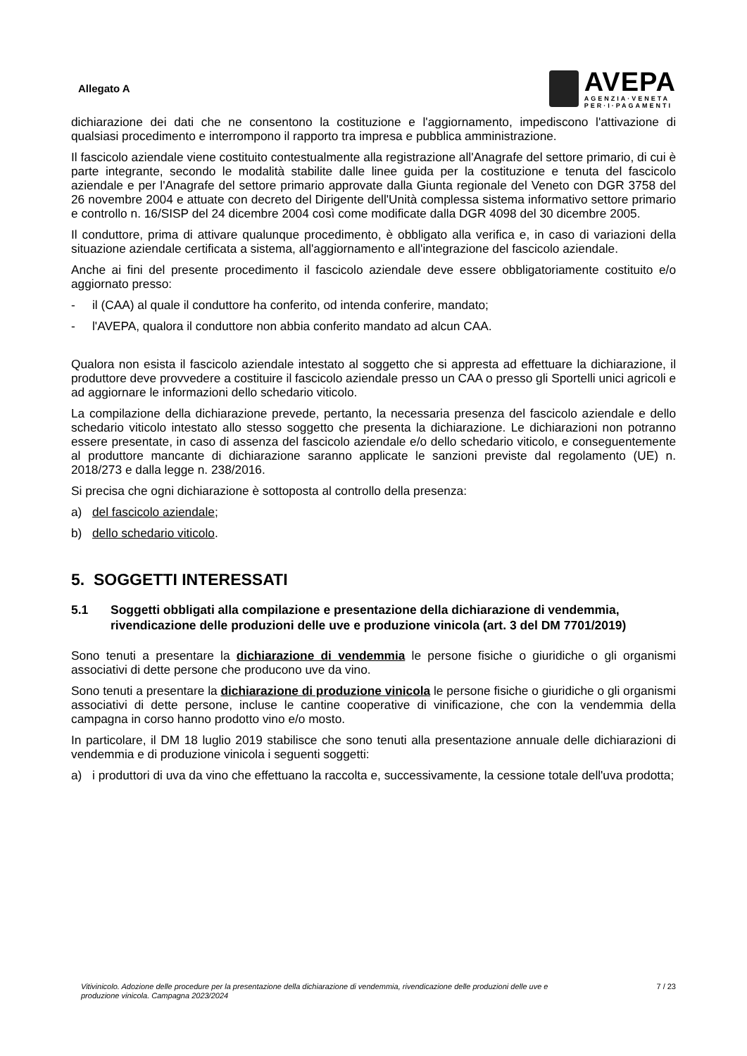Allegato A
AVEPA
AGENZIA·VENETA
PER·I·PAGAMENTI
dichiarazione dei dati che ne consentono la costituzione e l'aggiornamento, impediscono l'attivazione di qualsiasi procedimento e interrompono il rapporto tra impresa e pubblica amministrazione.
Il fascicolo aziendale viene costituito contestualmente alla registrazione all'Anagrafe del settore primario, di cui è parte integrante, secondo le modalità stabilite dalle linee guida per la costituzione e tenuta del fascicolo aziendale e per l'Anagrafe del settore primario approvate dalla Giunta regionale del Veneto con DGR 3758 del 26 novembre 2004 e attuate con decreto del Dirigente dell'Unità complessa sistema informativo settore primario e controllo n. 16/SISP del 24 dicembre 2004 così come modificate dalla DGR 4098 del 30 dicembre 2005.
Il conduttore, prima di attivare qualunque procedimento, è obbligato alla verifica e, in caso di variazioni della situazione aziendale certificata a sistema, all'aggiornamento e all'integrazione del fascicolo aziendale.
Anche ai fini del presente procedimento il fascicolo aziendale deve essere obbligatoriamente costituito e/o aggiornato presso:
- il (CAA) al quale il conduttore ha conferito, od intenda conferire, mandato;
- l'AVEPA, qualora il conduttore non abbia conferito mandato ad alcun CAA.
Qualora non esista il fascicolo aziendale intestato al soggetto che si appresta ad effettuare la dichiarazione, il produttore deve provvedere a costituire il fascicolo aziendale presso un CAA o presso gli Sportelli unici agricoli e ad aggiornare le informazioni dello schedario viticolo.
La compilazione della dichiarazione prevede, pertanto, la necessaria presenza del fascicolo aziendale e dello schedario viticolo intestato allo stesso soggetto che presenta la dichiarazione. Le dichiarazioni non potranno essere presentate, in caso di assenza del fascicolo aziendale e/o dello schedario viticolo, e conseguentemente al produttore mancante di dichiarazione saranno applicate le sanzioni previste dal regolamento (UE) n. 2018/273 e dalla legge n. 238/2016.
Si precisa che ogni dichiarazione è sottoposta al controllo della presenza:
a) del fascicolo aziendale;
b) dello schedario viticolo.
5. SOGGETTI INTERESSATI
5.1 Soggetti obbligati alla compilazione e presentazione della dichiarazione di vendemmia, rivendicazione delle produzioni delle uve e produzione vinicola (art. 3 del DM 7701/2019)
Sono tenuti a presentare la dichiarazione di vendemmia le persone fisiche o giuridiche o gli organismi associativi di dette persone che producono uve da vino.
Sono tenuti a presentare la dichiarazione di produzione vinicola le persone fisiche o giuridiche o gli organismi associativi di dette persone, incluse le cantine cooperative di vinificazione, che con la vendemmia della campagna in corso hanno prodotto vino e/o mosto.
In particolare, il DM 18 luglio 2019 stabilisce che sono tenuti alla presentazione annuale delle dichiarazioni di vendemmia e di produzione vinicola i seguenti soggetti:
a) i produttori di uva da vino che effettuano la raccolta e, successivamente, la cessione totale dell'uva prodotta;
Vitivinicolo. Adozione delle procedure per la presentazione della dichiarazione di vendemmia, rivendicazione delle produzioni delle uve e produzione vinicola. Campagna 2023/2024 7 / 23